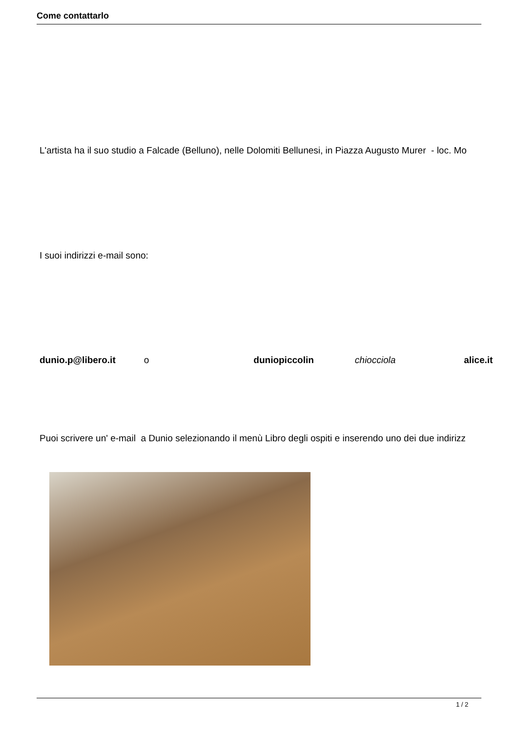Come contattarlo
L'artista ha il suo studio a Falcade (Belluno), nelle Dolomiti Bellunesi, in Piazza Augusto Murer - loc. Mo
I suoi indirizzi e-mail sono:
dunio.p@libero.it o duniopiccolin chiocciola alice.it
Puoi scrivere un' e-mail a Dunio selezionando il menù Libro degli ospiti e inserendo uno dei due indirizz
1 / 2